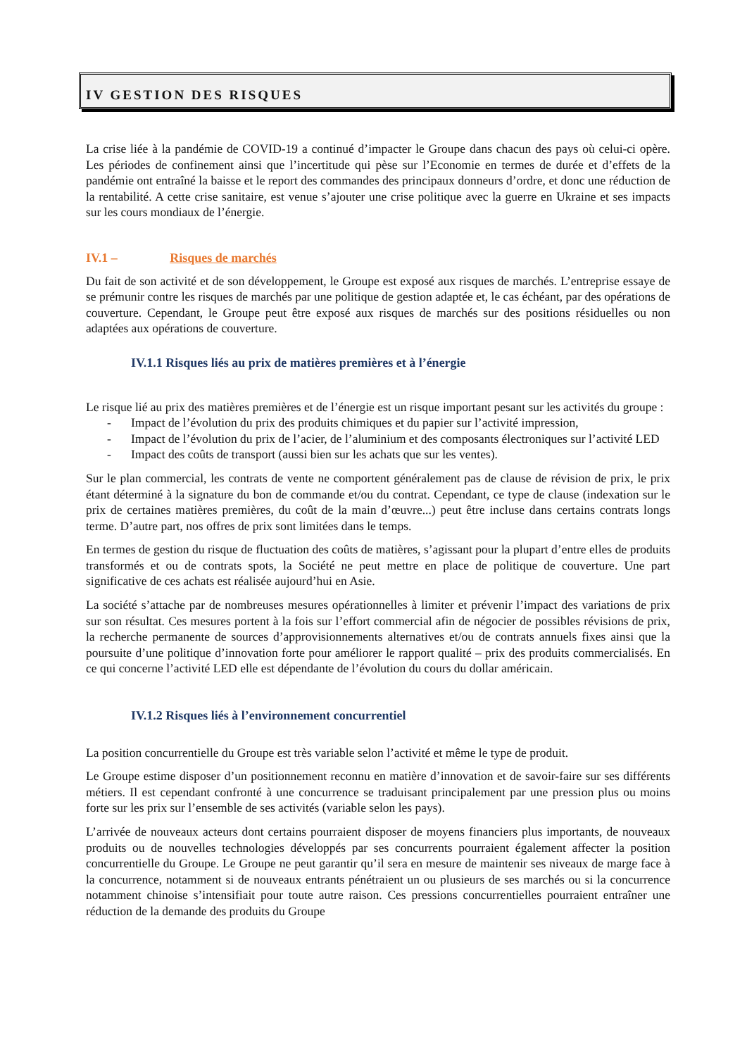IV GESTION DES RISQUES
La crise liée à la pandémie de COVID-19 a continué d’impacter le Groupe dans chacun des pays où celui-ci opère. Les périodes de confinement ainsi que l’incertitude qui pèse sur l’Economie en termes de durée et d’effets de la pandémie ont entraîné la baisse et le report des commandes des principaux donneurs d’ordre, et donc une réduction de la rentabilité. A cette crise sanitaire, est venue s’ajouter une crise politique avec la guerre en Ukraine et ses impacts sur les cours mondiaux de l’énergie.
IV.1 – Risques de marchés
Du fait de son activité et de son développement, le Groupe est exposé aux risques de marchés. L’entreprise essaye de se prémunir contre les risques de marchés par une politique de gestion adaptée et, le cas échéant, par des opérations de couverture. Cependant, le Groupe peut être exposé aux risques de marchés sur des positions résiduelles ou non adaptées aux opérations de couverture.
IV.1.1 Risques liés au prix de matières premières et à l’énergie
Le risque lié au prix des matières premières et de l’énergie est un risque important pesant sur les activités du groupe :
- Impact de l’évolution du prix des produits chimiques et du papier sur l’activité impression,
- Impact de l’évolution du prix de l’acier, de l’aluminium et des composants électroniques sur l’activité LED
- Impact des coûts de transport (aussi bien sur les achats que sur les ventes).
Sur le plan commercial, les contrats de vente ne comportent généralement pas de clause de révision de prix, le prix étant déterminé à la signature du bon de commande et/ou du contrat. Cependant, ce type de clause (indexation sur le prix de certaines matières premières, du coût de la main d’œuvre...) peut être incluse dans certains contrats longs terme. D’autre part, nos offres de prix sont limitées dans le temps.
En termes de gestion du risque de fluctuation des coûts de matières, s’agissant pour la plupart d’entre elles de produits transformés et ou de contrats spots, la Société ne peut mettre en place de politique de couverture. Une part significative de ces achats est réalisée aujourd’hui en Asie.
La société s’attache par de nombreuses mesures opérationnelles à limiter et prévenir l’impact des variations de prix sur son résultat. Ces mesures portent à la fois sur l’effort commercial afin de négocier de possibles révisions de prix, la recherche permanente de sources d’approvisionnements alternatives et/ou de contrats annuels fixes ainsi que la poursuite d’une politique d’innovation forte pour améliorer le rapport qualité – prix des produits commercialisés. En ce qui concerne l’activité LED elle est dépendante de l’évolution du cours du dollar américain.
IV.1.2 Risques liés à l’environnement concurrentiel
La position concurrentielle du Groupe est très variable selon l’activité et même le type de produit.
Le Groupe estime disposer d’un positionnement reconnu en matière d’innovation et de savoir-faire sur ses différents métiers. Il est cependant confronté à une concurrence se traduisant principalement par une pression plus ou moins forte sur les prix sur l’ensemble de ses activités (variable selon les pays).
L’arrivée de nouveaux acteurs dont certains pourraient disposer de moyens financiers plus importants, de nouveaux produits ou de nouvelles technologies développés par ses concurrents pourraient également affecter la position concurrentielle du Groupe. Le Groupe ne peut garantir qu’il sera en mesure de maintenir ses niveaux de marge face à la concurrence, notamment si de nouveaux entrants pénétraient un ou plusieurs de ses marchés ou si la concurrence notamment chinoise s’intensifiait pour toute autre raison. Ces pressions concurrentielles pourraient entraîner une réduction de la demande des produits du Groupe